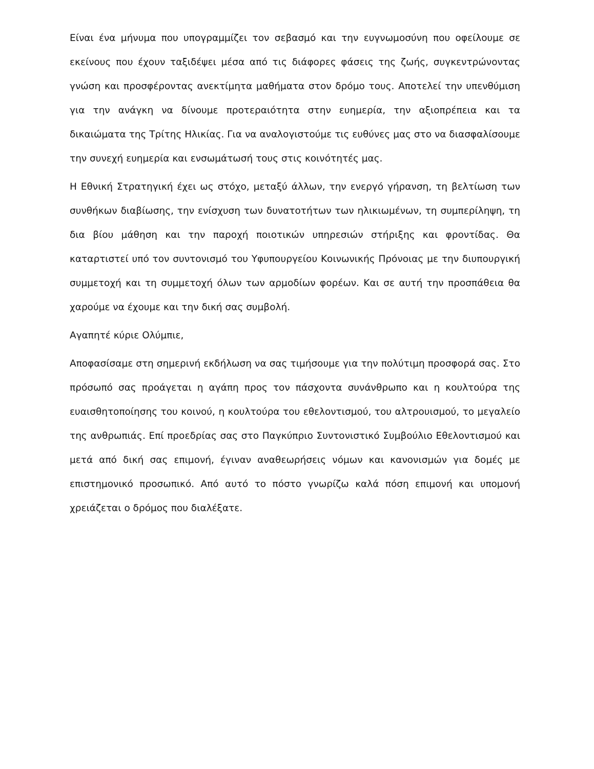Είναι ένα μήνυμα που υπογραμμίζει τον σεβασμό και την ευγνωμοσύνη που οφείλουμε σε εκείνους που έχουν ταξιδέψει μέσα από τις διάφορες φάσεις της ζωής, συγκεντρώνοντας γνώση και προσφέροντας ανεκτίμητα μαθήματα στον δρόμο τους. Αποτελεί την υπενθύμιση για την ανάγκη να δίνουμε προτεραιότητα στην ευημερία, την αξιοπρέπεια και τα δικαιώματα της Τρίτης Ηλικίας. Για να αναλογιστούμε τις ευθύνες μας στο να διασφαλίσουμε την συνεχή ευημερία και ενσωμάτωσή τους στις κοινότητές μας.
Η Εθνική Στρατηγική έχει ως στόχο, μεταξύ άλλων, την ενεργό γήρανση, τη βελτίωση των συνθήκων διαβίωσης, την ενίσχυση των δυνατοτήτων των ηλικιωμένων, τη συμπερίληψη, τη δια βίου μάθηση και την παροχή ποιοτικών υπηρεσιών στήριξης και φροντίδας. Θα καταρτιστεί υπό τον συντονισμό του Υφυπουργείου Κοινωνικής Πρόνοιας με την διυπουργική συμμετοχή και τη συμμετοχή όλων των αρμοδίων φορέων. Και σε αυτή την προσπάθεια θα χαρούμε να έχουμε και την δική σας συμβολή.
Αγαπητέ κύριε Ολύμπιε,
Αποφασίσαμε στη σημερινή εκδήλωση να σας τιμήσουμε για την πολύτιμη προσφορά σας. Στο πρόσωπό σας προάγεται η αγάπη προς τον πάσχοντα συνάνθρωπο και η κουλτούρα της ευαισθητοποίησης του κοινού, η κουλτούρα του εθελοντισμού, του αλτρουισμού, το μεγαλείο της ανθρωπιάς. Επί προεδρίας σας στο Παγκύπριο Συντονιστικό Συμβούλιο Εθελοντισμού και μετά από δική σας επιμονή, έγιναν αναθεωρήσεις νόμων και κανονισμών για δομές με επιστημονικό προσωπικό. Από αυτό το πόστο γνωρίζω καλά πόση επιμονή και υπομονή χρειάζεται ο δρόμος που διαλέξατε.